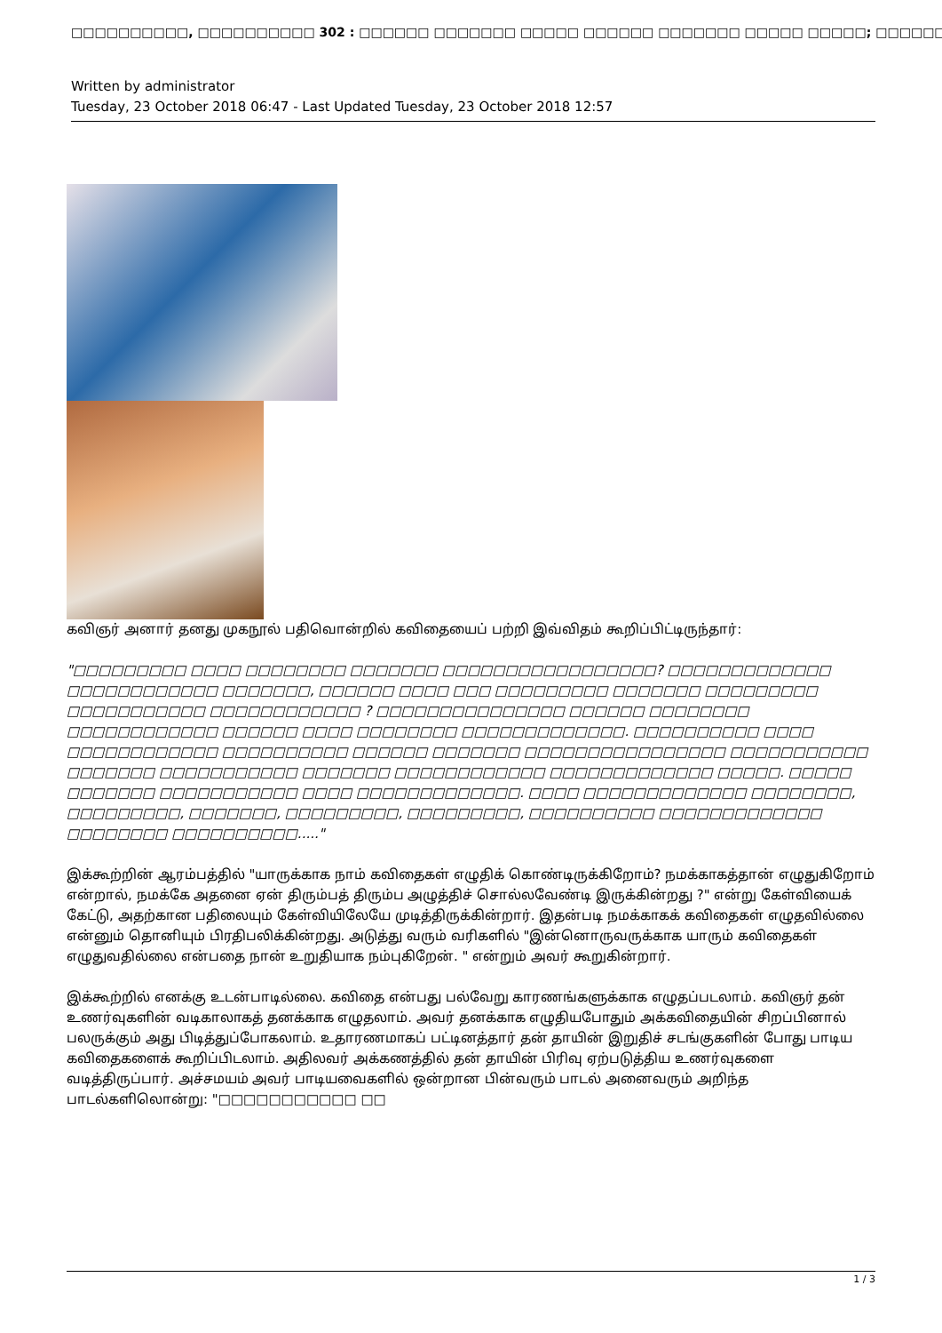□□□□□□□□□□, □□□□□□□□□□ 302 : □□□□□□ □□□□□□□ □□□□□ □□□□□□ □□□□□□□ □□□□□ □□□□□; □□□□□□ □□□□□□
Written by administrator
Tuesday, 23 October 2018 06:47 - Last Updated Tuesday, 23 October 2018 12:57
கவிஞர் அனார் தனது முகநூல் பதிவொன்றில் கவிதையைப் பற்றி இவ்விதம் கூறிப்பிட்டிருந்தார்:
"□□□□□□□□□ □□□□ □□□□□□□□ □□□□□□□ □□□□□□□□□□□□□□□□□? □□□□□□□□□□□□□ □□□□□□□□□□□□ □□□□□□□, □□□□□□ □□□□ □□□ □□□□□□□□□ □□□□□□□ □□□□□□□□□ □□□□□□□□□□□ □□□□□□□□□□□□ ? □□□□□□□□□□□□□□□ □□□□□□ □□□□□□□□ □□□□□□□□□□□□ □□□□□□ □□□□ □□□□□□□□ □□□□□□□□□□□□□. □□□□□□□□□□ □□□□ □□□□□□□□□□□□ □□□□□□□□□□ □□□□□□ □□□□□□□ □□□□□□□□□□□□□□□□ □□□□□□□□□□□ □□□□□□□ □□□□□□□□□□□ □□□□□□□ □□□□□□□□□□□□ □□□□□□□□□□□□□ □□□□□. □□□□□ □□□□□□□ □□□□□□□□□□□ □□□□ □□□□□□□□□□□□□. □□□□ □□□□□□□□□□□□□ □□□□□□□□, □□□□□□□□□, □□□□□□□, □□□□□□□□□, □□□□□□□□□, □□□□□□□□□□ □□□□□□□□□□□□□ □□□□□□□□ □□□□□□□□□□....."
இக்கூற்றின் ஆரம்பத்தில் "யாருக்காக நாம் கவிதைகள் எழுதிக் கொண்டிருக்கிறோம்? நமக்காகத்தான் எழுதுகிறோம் என்றால், நமக்கே அதனை ஏன் திரும்பத் திரும்ப அழுத்திச் சொல்லவேண்டி இருக்கின்றது ?" என்று கேள்வியைக் கேட்டு, அதற்கான பதிலையும் கேள்வியிலேயே முடித்திருக்கின்றார். இதன்படி நமக்காகக் கவிதைகள் எழுதவில்லை என்னும் தொனியும் பிரதிபலிக்கின்றது. அடுத்து வரும் வரிகளில் "இன்னொருவருக்காக யாரும் கவிதைகள் எழுதுவதில்லை என்பதை நான் உறுதியாக நம்புகிறேன். " என்றும் அவர் கூறுகின்றார்.
இக்கூற்றில் எனக்கு உடன்பாடில்லை. கவிதை என்பது பல்வேறு காரணங்களுக்காக எழுதப்படலாம். கவிஞர் தன் உணர்வுகளின் வடிகாலாகத் தனக்காக எழுதலாம். அவர் தனக்காக எழுதியபோதும் அக்கவிதையின் சிறப்பினால் பலருக்கும் அது பிடித்துப்போகலாம். உதாரணமாகப் பட்டினத்தார் தன் தாயின் இறுதிச் சடங்குகளின் போது பாடிய கவிதைகளைக் கூறிப்பிடலாம். அதிலவர் அக்கணத்தில் தன் தாயின் பிரிவு ஏற்படுத்திய உணர்வுகளை வடித்திருப்பார். அச்சமயம் அவர் பாடியவைகளில் ஒன்றான பின்வரும் பாடல் அனைவரும் அறிந்த பாடல்களிலொன்று: "□□□□□□□□□□□ □□
1 / 3